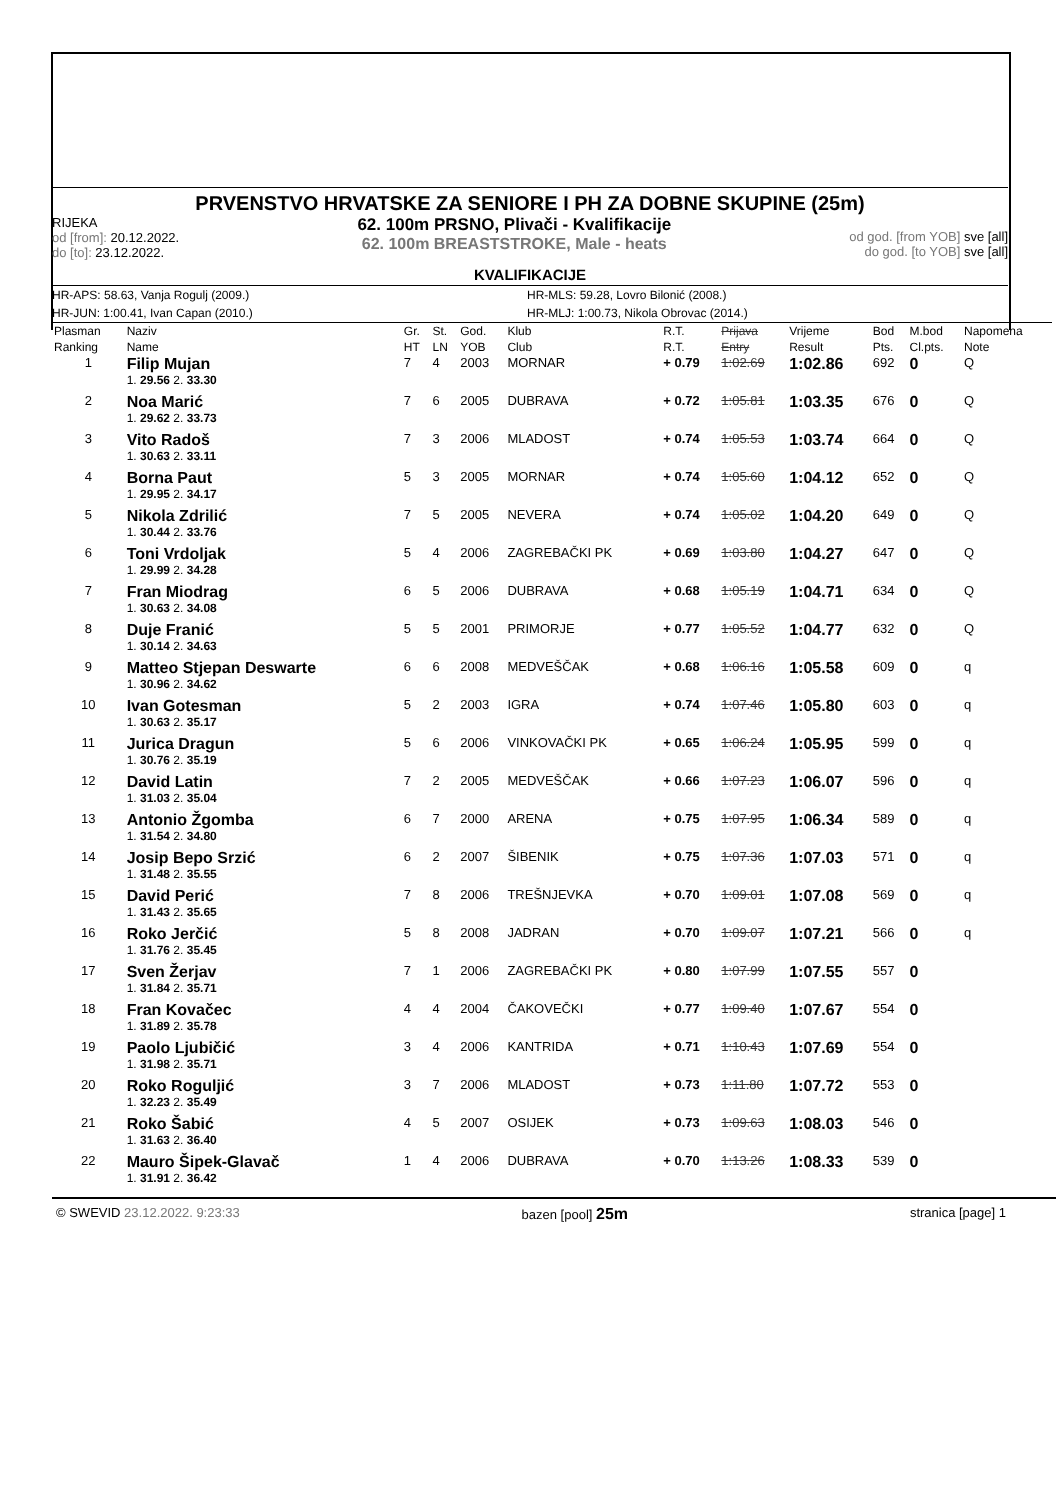PRVENSTVO HRVATSKE ZA SENIORE I PH ZA DOBNE SKUPINE (25m)
RIJEKA
od [from]: 20.12.2022.
do [to]: 23.12.2022.
62. 100m PRSNO, Plivači - Kvalifikacije
62. 100m BREASTSTROKE, Male - heats
od god. [from YOB] sve [all]
do god. [to YOB] sve [all]
KVALIFIKACIJE
HR-APS: 58.63, Vanja Rogulj (2009.) HR-MLS: 59.28, Lovro Bilonić (2008.)
HR-JUN: 1:00.41, Ivan Capan (2010.) HR-MLJ: 1:00.73, Nikola Obrovac (2014.)
| Plasman Ranking | Naziv Name | | Gr. HT | St. LN | God. YOB | Klub Club | R.T. R.T. | Prijava Entry | Vrijeme Result | Bod Pts. | M.bod Cl.pts. | Napomena Note |
| --- | --- | --- | --- | --- | --- | --- | --- | --- | --- | --- | --- | --- |
| 1 | Filip Mujan | | 7 | 4 | 2003 | MORNAR | + 0.79 | 1:02.69 | 1:02.86 | 692 | 0 | Q |
| | 1. 29.56 2. 33.30 | | | | | | | | | | | |
| 2 | Noa Marić | | 7 | 6 | 2005 | DUBRAVA | + 0.72 | 1:05.81 | 1:03.35 | 676 | 0 | Q |
| | 1. 29.62 2. 33.73 | | | | | | | | | | | |
| 3 | Vito Radoš | | 7 | 3 | 2006 | MLADOST | + 0.74 | 1:05.53 | 1:03.74 | 664 | 0 | Q |
| | 1. 30.63 2. 33.11 | | | | | | | | | | | |
| 4 | Borna Paut | | 5 | 3 | 2005 | MORNAR | + 0.74 | 1:05.60 | 1:04.12 | 652 | 0 | Q |
| | 1. 29.95 2. 34.17 | | | | | | | | | | | |
| 5 | Nikola Zdrilić | | 7 | 5 | 2005 | NEVERA | + 0.74 | 1:05.02 | 1:04.20 | 649 | 0 | Q |
| | 1. 30.44 2. 33.76 | | | | | | | | | | | |
| 6 | Toni Vrdoljak | | 5 | 4 | 2006 | ZAGREBAČKI PK | + 0.69 | 1:03.80 | 1:04.27 | 647 | 0 | Q |
| | 1. 29.99 2. 34.28 | | | | | | | | | | | |
| 7 | Fran Miodrag | | 6 | 5 | 2006 | DUBRAVA | + 0.68 | 1:05.19 | 1:04.71 | 634 | 0 | Q |
| | 1. 30.63 2. 34.08 | | | | | | | | | | | |
| 8 | Duje Franić | | 5 | 5 | 2001 | PRIMORJE | + 0.77 | 1:05.52 | 1:04.77 | 632 | 0 | Q |
| | 1. 30.14 2. 34.63 | | | | | | | | | | | |
| 9 | Matteo Stjepan Deswarte | | 6 | 6 | 2008 | MEDVEŠČAK | + 0.68 | 1:06.16 | 1:05.58 | 609 | 0 | q |
| | 1. 30.96 2. 34.62 | | | | | | | | | | | |
| 10 | Ivan Gotesman | | 5 | 2 | 2003 | IGRA | + 0.74 | 1:07.46 | 1:05.80 | 603 | 0 | q |
| | 1. 30.63 2. 35.17 | | | | | | | | | | | |
| 11 | Jurica Dragun | | 5 | 6 | 2006 | VINKOVAČKI PK | + 0.65 | 1:06.24 | 1:05.95 | 599 | 0 | q |
| | 1. 30.76 2. 35.19 | | | | | | | | | | | |
| 12 | David Latin | | 7 | 2 | 2005 | MEDVEŠČAK | + 0.66 | 1:07.23 | 1:06.07 | 596 | 0 | q |
| | 1. 31.03 2. 35.04 | | | | | | | | | | | |
| 13 | Antonio Žgomba | | 6 | 7 | 2000 | ARENA | + 0.75 | 1:07.95 | 1:06.34 | 589 | 0 | q |
| | 1. 31.54 2. 34.80 | | | | | | | | | | | |
| 14 | Josip Bepo Srzić | | 6 | 2 | 2007 | ŠIBENIK | + 0.75 | 1:07.36 | 1:07.03 | 571 | 0 | q |
| | 1. 31.48 2. 35.55 | | | | | | | | | | | |
| 15 | David Perić | | 7 | 8 | 2006 | TREŠNJEVKA | + 0.70 | 1:09.01 | 1:07.08 | 569 | 0 | q |
| | 1. 31.43 2. 35.65 | | | | | | | | | | | |
| 16 | Roko Jerčić | | 5 | 8 | 2008 | JADRAN | + 0.70 | 1:09.07 | 1:07.21 | 566 | 0 | q |
| | 1. 31.76 2. 35.45 | | | | | | | | | | | |
| 17 | Sven Žerjav | | 7 | 1 | 2006 | ZAGREBAČKI PK | + 0.80 | 1:07.99 | 1:07.55 | 557 | 0 | |
| | 1. 31.84 2. 35.71 | | | | | | | | | | | |
| 18 | Fran Kovačec | | 4 | 4 | 2004 | ČAKOVEČKI | + 0.77 | 1:09.40 | 1:07.67 | 554 | 0 | |
| | 1. 31.89 2. 35.78 | | | | | | | | | | | |
| 19 | Paolo Ljubičić | | 3 | 4 | 2006 | KANTRIDA | + 0.71 | 1:10.43 | 1:07.69 | 554 | 0 | |
| | 1. 31.98 2. 35.71 | | | | | | | | | | | |
| 20 | Roko Roguljić | | 3 | 7 | 2006 | MLADOST | + 0.73 | 1:11.80 | 1:07.72 | 553 | 0 | |
| | 1. 32.23 2. 35.49 | | | | | | | | | | | |
| 21 | Roko Šabić | | 4 | 5 | 2007 | OSIJEK | + 0.73 | 1:09.63 | 1:08.03 | 546 | 0 | |
| | 1. 31.63 2. 36.40 | | | | | | | | | | | |
| 22 | Mauro Šipek-Glavač | | 1 | 4 | 2006 | DUBRAVA | + 0.70 | 1:13.26 | 1:08.33 | 539 | 0 | |
| | 1. 31.91 2. 36.42 | | | | | | | | | | | |
© SWEVID 23.12.2022. 9:23:33 bazen [pool] 25m stranica [page] 1